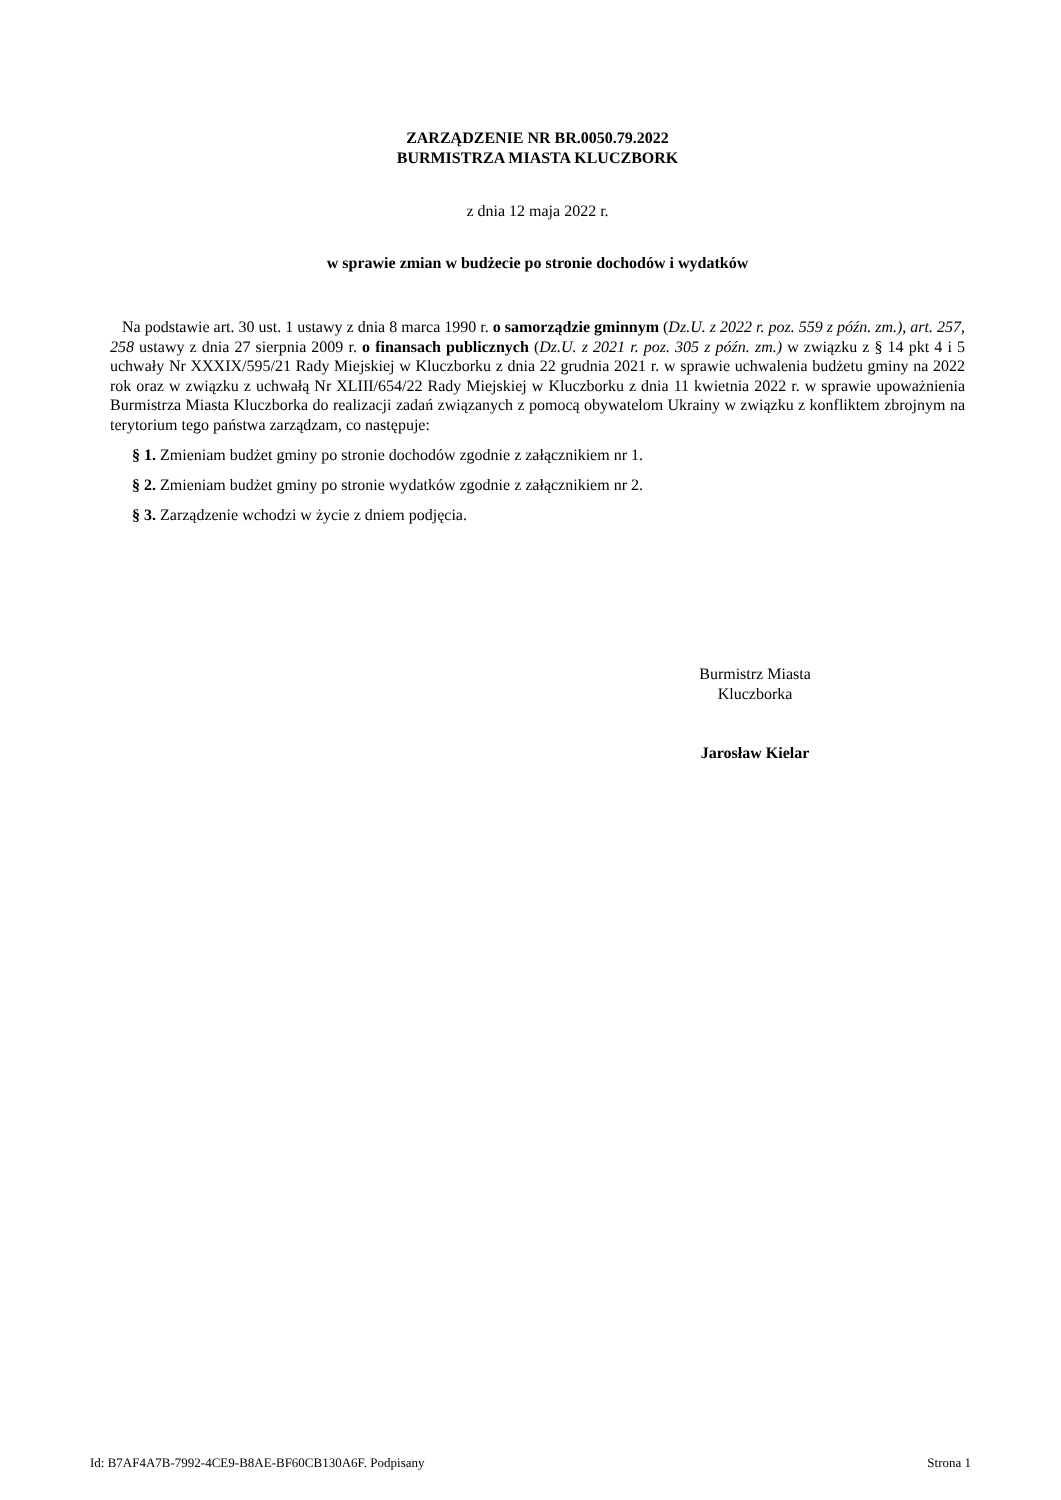ZARZĄDZENIE NR BR.0050.79.2022
BURMISTRZA MIASTA KLUCZBORK
z dnia 12 maja 2022 r.
w sprawie zmian w budżecie po stronie dochodów i wydatków
Na podstawie art. 30 ust. 1 ustawy z dnia 8 marca 1990 r. o samorządzie gminnym (Dz.U. z 2022 r. poz. 559 z późn. zm.), art. 257, 258 ustawy z dnia 27 sierpnia 2009 r. o finansach publicznych (Dz.U. z 2021 r. poz. 305 z późn. zm.) w związku z § 14 pkt 4 i 5 uchwały Nr XXXIX/595/21 Rady Miejskiej w Kluczborku z dnia 22 grudnia 2021 r. w sprawie uchwalenia budżetu gminy na 2022 rok oraz w związku z uchwałą Nr XLIII/654/22 Rady Miejskiej w Kluczborku z dnia 11 kwietnia 2022 r. w sprawie upoważnienia Burmistrza Miasta Kluczborka do realizacji zadań związanych z pomocą obywatelom Ukrainy w związku z konfliktem zbrojnym na terytorium tego państwa zarządzam, co następuje:
§ 1. Zmieniam budżet gminy po stronie dochodów zgodnie z załącznikiem nr 1.
§ 2. Zmieniam budżet gminy po stronie wydatków zgodnie z załącznikiem nr 2.
§ 3. Zarządzenie wchodzi w życie z dniem podjęcia.
Burmistrz Miasta
Kluczborka
Jarosław Kielar
Id: B7AF4A7B-7992-4CE9-B8AE-BF60CB130A6F. Podpisany Strona 1